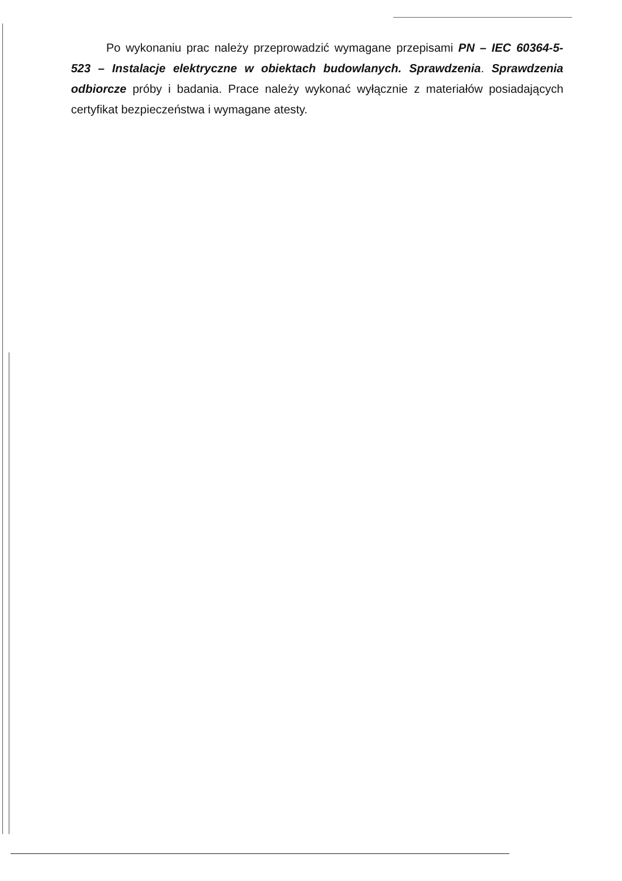Po wykonaniu prac należy przeprowadzić wymagane przepisami PN – IEC 60364-5-523 – Instalacje elektryczne w obiektach budowlanych. Sprawdzenia. Sprawdzenia odbiorcze próby i badania. Prace należy wykonać wyłącznie z materiałów posiadających certyfikat bezpieczeństwa i wymagane atesty.